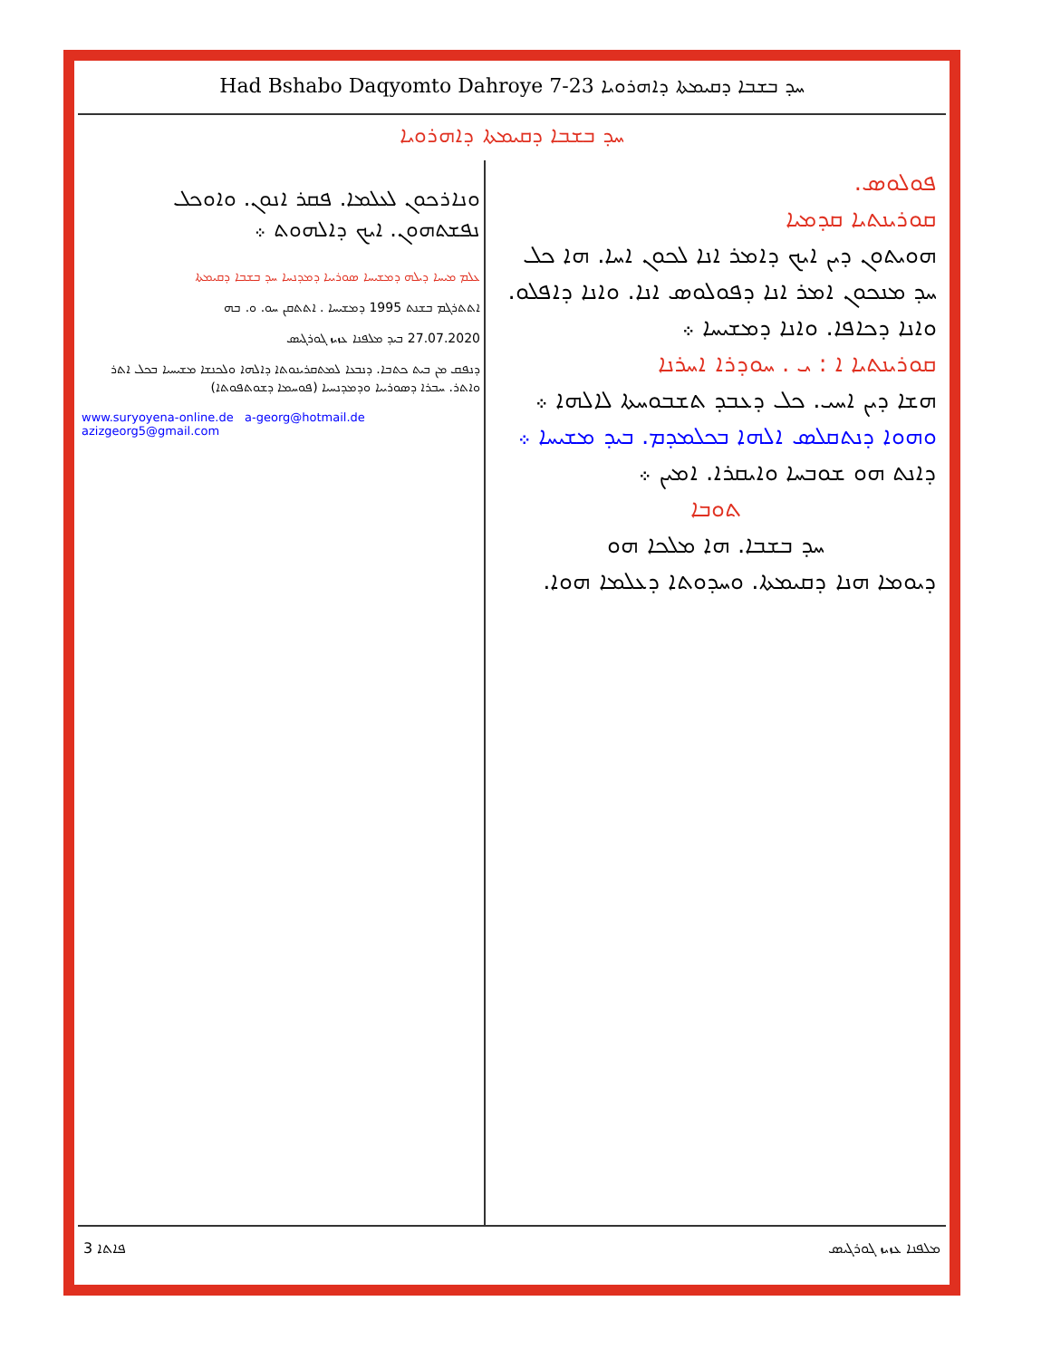Had Bshabo Daqyomto Dahroye 7-23 ܚܕ ܒܫܒܐ ܕܩܝܡܬܐ ܕܐܗܪܘܝܐ
ܚܕ ܒܫܒܐ ܕܩܝܡܬܐ ܕܐܗܪܘܝܐ
ܘܢܐܪܟܘܢ ܠܥܠܡܐ. ܦܩܪ ܐܢܘܢ. ܘܐܘܟܠ ܢܦܫܬܗܘܢ. ܐܝܟ ܕܐܠܗܘܬ ܀
ܥܠܡ ܡܝܚܐ ܕܝܠܗ ܕܡܫܝܚܐ ܣܘܪܝܝܐ ܕܡܕܢܚܐ ܚܕ ܒܫܒܐ ܕܩܝܡܬܐ
ܐܬܬܪܓܡ ܒܫܢܬ 1995 ܕܡܫܝܚܐ . ܐܬܬܩܢ ܚܘ. ܘ. ܒܗ
27.07.2020 ܒܝܕ ܡܠܦܢܐ ܥܙܝܙ ܓܘܪܓܝܣ
ܕܢܦܩ ܡܢ ܒܝܬ ܟܬܒܐ. ܕܢܒܥܐ ܠܡܬܩܪܝܢܘܬܐ ܕܐܠܗܐ ܘܠܟܢܫܐ ܡܫܝܚܝܐ ܒܟܠ ܐܬܪ ܘܐܬܪ. ܚܒܪܐ ܕܣܘܪܝܝܐ ܘܕܡܕܢܚܝܐ (ܦܘܚܡܐ ܕܫܘܬܦܘܬܐ)
www.suryoyena-online.de a-georg@hotmail.de
azizgeorg5@gmail.com
ܦܘܠܘܣ.
ܩܘܪܝܢܬܝܐ ܩܕܡܝܐ
ܗܘܝܬܘܢ ܕܝܢ ܐܝܟ ܕܐܡܪ ܐܢܐ ܠܟܘܢ ܐܚܐ. ܗܐ ܟܠ ܚܕ ܡܢܟܘܢ ܐܡܪ ܐܢܐ ܕܦܘܠܘܣ ܐܢܐ. ܘܐܢܐ ܕܐܦܠܘ. ܘܐܢܐ ܕܟܐܦܐ. ܘܐܢܐ ܕܡܫܝܚܐ ܀
ܩܘܪܝܢܬܝܐ ܐ : ܝ . ܚܘܕܪܐ ܐܚܪܢܐ
ܗܫܐ ܕܝܢ ܐܚܝ. ܟܠ ܕܥܒܕ ܬܫܒܘܚܬܐ ܠܐܠܗܐ ܀
ܘܗܘܐ ܕܢܬܩܠܣ ܐܠܗܐ ܒܟܠܡܕܡ. ܒܝܕ ܡܫܝܚܐ ܀
ܕܐܢܬ ܗܘ ܫܘܒܚܐ ܘܐܝܩܪܐ. ܐܡܝܢ ܀
ܬܘܒܐ
ܚܕ ܒܫܒܐ. ܗܐ ܡܠܟܐ ܗܘ
ܕܝܘܡܐ ܗܢܐ ܕܩܝܡܬܐ. ܘܚܕܘܬܐ ܕܥܠܡܐ ܗܘܐ.
3 ܦܐܬܐ ܡܠܦܢܐ ܥܙܝܙ ܓܘܪܓܝܣ